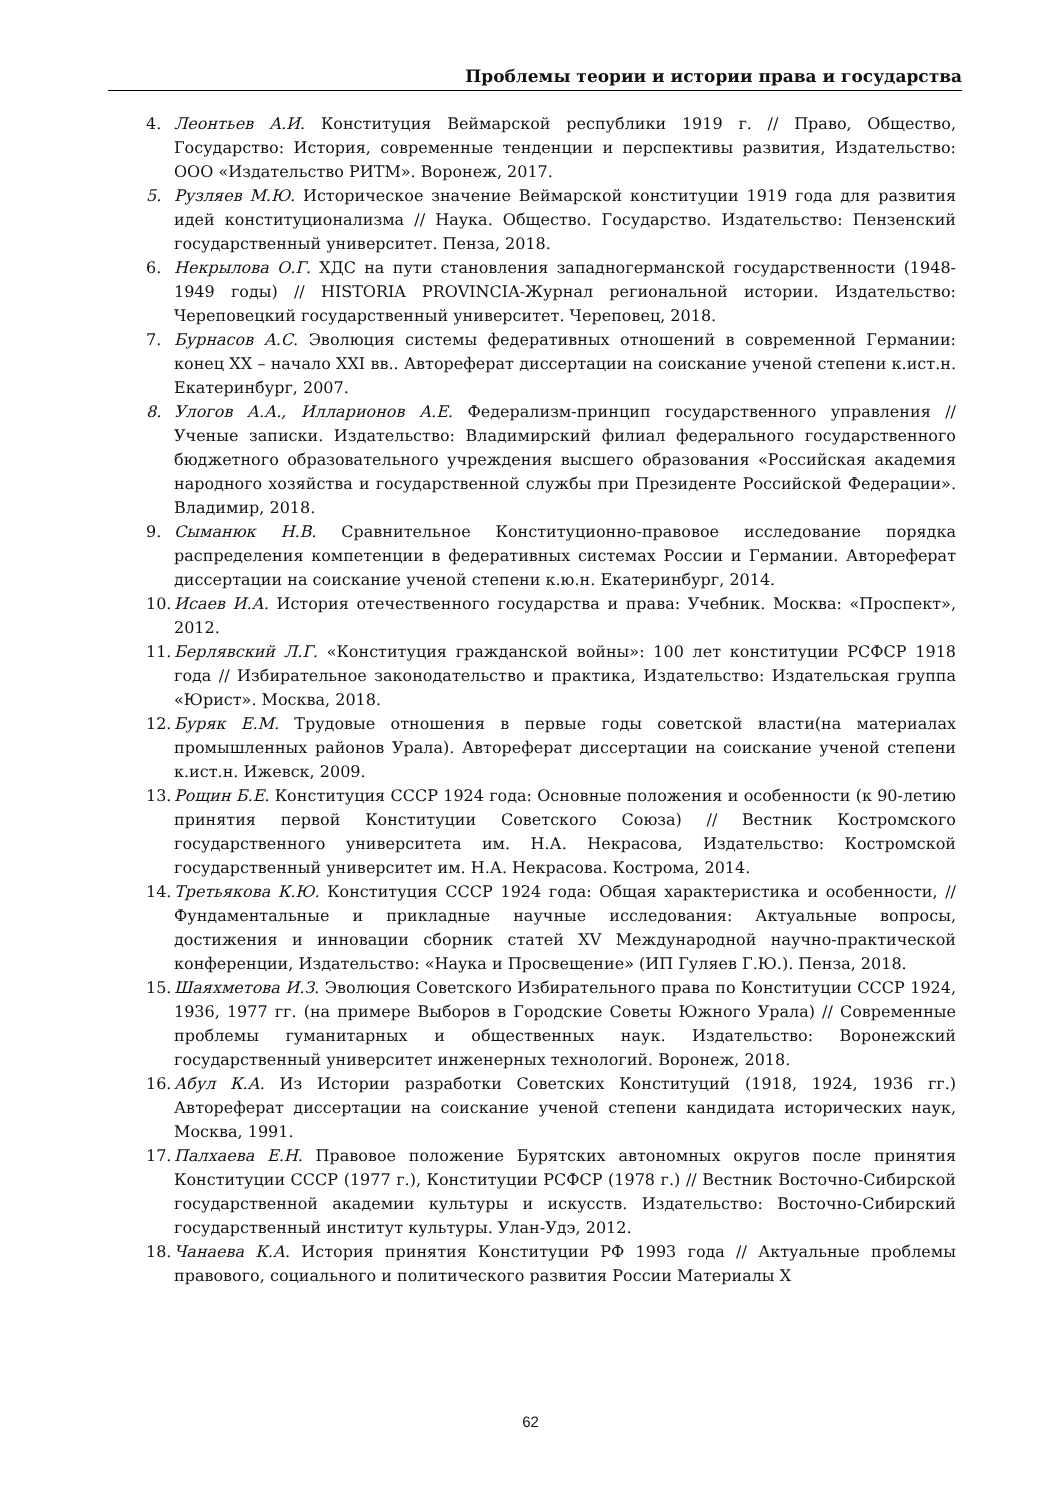Проблемы теории и истории права и государства
4. Леонтьев А.И. Конституция Веймарской республики 1919 г. // Право, Общество, Государство: История, современные тенденции и перспективы развития, Издательство: ООО «Издательство РИТМ». Воронеж, 2017.
5. Рузляев М.Ю. Историческое значение Веймарской конституции 1919 года для развития идей конституционализма // Наука. Общество. Государство. Издательство: Пензенский государственный университет. Пенза, 2018.
6. Некрылова О.Г. ХДС на пути становления западногерманской государственности (1948-1949 годы) // HISTORIA PROVINCIA-Журнал региональной истории. Издательство: Череповецкий государственный университет. Череповец, 2018.
7. Бурнасов А.С. Эволюция системы федеративных отношений в современной Германии: конец XX – начало XXI вв.. Автореферат диссертации на соискание ученой степени к.ист.н. Екатеринбург, 2007.
8. Улогов А.А., Илларионов А.Е. Федерализм-принцип государственного управления // Ученые записки. Издательство: Владимирский филиал федерального государственного бюджетного образовательного учреждения высшего образования «Российская академия народного хозяйства и государственной службы при Президенте Российской Федерации». Владимир, 2018.
9. Сыманюк Н.В. Сравнительное Конституционно-правовое исследование порядка распределения компетенции в федеративных системах России и Германии. Автореферат диссертации на соискание ученой степени к.ю.н. Екатеринбург, 2014.
10. Исаев И.А. История отечественного государства и права: Учебник. Москва: «Проспект», 2012.
11. Берлявский Л.Г. «Конституция гражданской войны»: 100 лет конституции РСФСР 1918 года // Избирательное законодательство и практика, Издательство: Издательская группа «Юрист». Москва, 2018.
12. Буряк Е.М. Трудовые отношения в первые годы советской власти(на материалах промышленных районов Урала). Автореферат диссертации на соискание ученой степени к.ист.н. Ижевск, 2009.
13. Рощин Б.Е. Конституция СССР 1924 года: Основные положения и особенности (к 90-летию принятия первой Конституции Советского Союза) // Вестник Костромского государственного университета им. Н.А. Некрасова, Издательство: Костромской государственный университет им. Н.А. Некрасова. Кострома, 2014.
14. Третьякова К.Ю. Конституция СССР 1924 года: Общая характеристика и особенности, // Фундаментальные и прикладные научные исследования: Актуальные вопросы, достижения и инновации сборник статей XV Международной научно-практической конференции, Издательство: «Наука и Просвещение» (ИП Гуляев Г.Ю.). Пенза, 2018.
15. Шаяхметова И.З. Эволюция Советского Избирательного права по Конституции СССР 1924, 1936, 1977 гг. (на примере Выборов в Городские Советы Южного Урала) // Современные проблемы гуманитарных и общественных наук. Издательство: Воронежский государственный университет инженерных технологий. Воронеж, 2018.
16. Абул К.А. Из Истории разработки Советских Конституций (1918, 1924, 1936 гг.) Автореферат диссертации на соискание ученой степени кандидата исторических наук, Москва, 1991.
17. Палхаева Е.Н. Правовое положение Бурятских автономных округов после принятия Конституции СССР (1977 г.), Конституции РСФСР (1978 г.) // Вестник Восточно-Сибирской государственной академии культуры и искусств. Издательство: Восточно-Сибирский государственный институт культуры. Улан-Удэ, 2012.
18. Чанаева К.А. История принятия Конституции РФ 1993 года // Актуальные проблемы правового, социального и политического развития России Материалы X
62